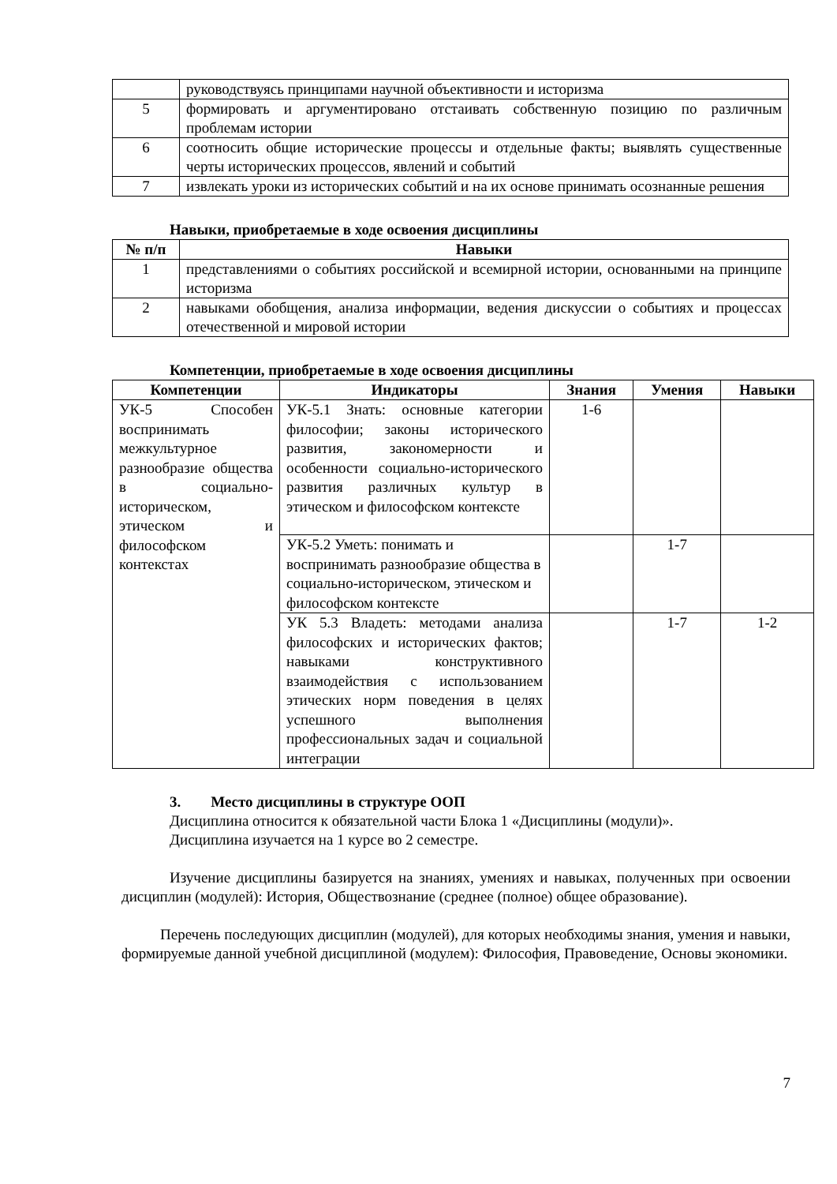| | руководствуясь принципами научной объективности и историзма |
| 5 | формировать и аргументировано отстаивать собственную позицию по различным проблемам истории |
| 6 | соотносить общие исторические процессы и отдельные факты; выявлять существенные черты исторических процессов, явлений и событий |
| 7 | извлекать уроки из исторических событий и на их основе принимать осознанные решения |
Навыки, приобретаемые в ходе освоения дисциплины
| № п/п | Навыки |
| --- | --- |
| 1 | представлениями о событиях российской и всемирной истории, основанными на принципе историзма |
| 2 | навыками обобщения, анализа информации, ведения дискуссии о событиях и процессах отечественной и мировой истории |
Компетенции, приобретаемые в ходе освоения дисциплины
| Компетенции | Индикаторы | Знания | Умения | Навыки |
| --- | --- | --- | --- | --- |
| УК-5 Способен воспринимать межкультурное разнообразие общества в социально-историческом, этическом и философском контекстах | УК-5.1 Знать: основные категории философии; законы исторического развития, закономерности и особенности социально-исторического развития различных культур в этическом и философском контексте | 1-6 | | |
| | УК-5.2 Уметь: понимать и воспринимать разнообразие общества в социально-историческом, этическом и философском контексте | | 1-7 | |
| | УК 5.3 Владеть: методами анализа философских и исторических фактов; навыками конструктивного взаимодействия с использованием этических норм поведения в целях успешного выполнения профессиональных задач и социальной интеграции | | 1-7 | 1-2 |
3. Место дисциплины в структуре ООП
Дисциплина относится к обязательной части Блока 1 «Дисциплины (модули)».
Дисциплина изучается на 1 курсе во 2 семестре.
Изучение дисциплины базируется на знаниях, умениях и навыках, полученных при освоении дисциплин (модулей): История, Обществознание (среднее (полное) общее образование).
Перечень последующих дисциплин (модулей), для которых необходимы знания, умения и навыки, формируемые данной учебной дисциплиной (модулем): Философия, Правоведение, Основы экономики.
7